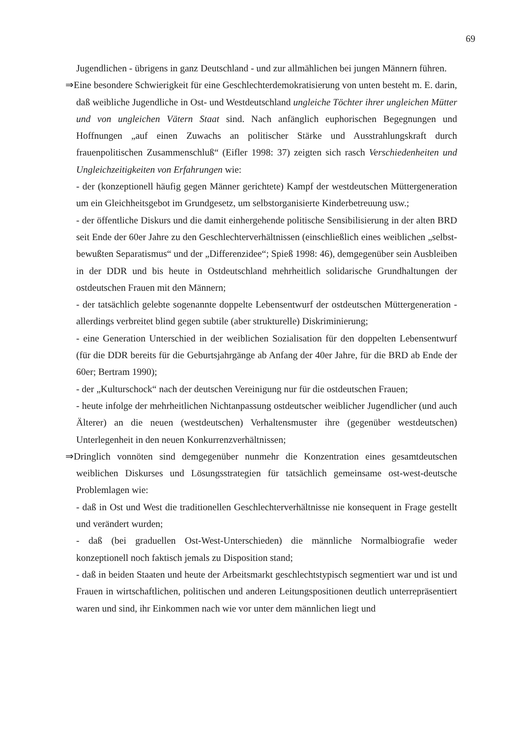69
Jugendlichen - übrigens in ganz Deutschland - und zur allmählichen bei jungen Männern führen.
⇒Eine besondere Schwierigkeit für eine Geschlechterdemokratisierung von unten besteht m. E. darin, daß weibliche Jugendliche in Ost- und Westdeutschland ungleiche Töchter ihrer ungleichen Mütter und von ungleichen Vätern Staat sind. Nach anfänglich euphorischen Begegnungen und Hoffnungen „auf einen Zuwachs an politischer Stärke und Ausstrahlungskraft durch frauenpolitischen Zusammenschluß“ (Eifler 1998: 37) zeigten sich rasch Verschiedenheiten und Ungleichzeitigkeiten von Erfahrungen wie:
- der (konzeptionell häufig gegen Männer gerichtete) Kampf der westdeutschen Müttergeneration um ein Gleichheitsgebot im Grundgesetz, um selbstorganisierte Kinderbetreuung usw.;
- der öffentliche Diskurs und die damit einhergehende politische Sensibilisierung in der alten BRD seit Ende der 60er Jahre zu den Geschlechterverhältnissen (einschließlich eines weiblichen „selbst-bewußten Separatismus“ und der „Differenzidee“; Spieß 1998: 46), demgegenüber sein Ausbleiben in der DDR und bis heute in Ostdeutschland mehrheitlich solidarische Grundhaltungen der ostdeutschen Frauen mit den Männern;
- der tatsächlich gelebte sogenannte doppelte Lebensentwurf der ostdeutschen Müttergeneration - allerdings verbreitet blind gegen subtile (aber strukturelle) Diskriminierung;
- eine Generation Unterschied in der weiblichen Sozialisation für den doppelten Lebensentwurf (für die DDR bereits für die Geburtsjahrgänge ab Anfang der 40er Jahre, für die BRD ab Ende der 60er; Bertram 1990);
- der „Kulturschock“ nach der deutschen Vereinigung nur für die ostdeutschen Frauen;
- heute infolge der mehrheitlichen Nichtanpassung ostdeutscher weiblicher Jugendlicher (und auch Älterer) an die neuen (westdeutschen) Verhaltensmuster ihre (gegenüber westdeutschen) Unterlegenheit in den neuen Konkurrenzverhältnissen;
⇒Dringlich vonnöten sind demgegenüber nunmehr die Konzentration eines gesamtdeutschen weiblichen Diskurses und Lösungsstrategien für tatsächlich gemeinsame ost-west-deutsche Problemlagen wie:
- daß in Ost und West die traditionellen Geschlechterverhältnisse nie konsequent in Frage gestellt und verändert wurden;
- daß (bei graduellen Ost-West-Unterschieden) die männliche Normalbiografie weder konzeptionell noch faktisch jemals zu Disposition stand;
- daß in beiden Staaten und heute der Arbeitsmarkt geschlechtstypisch segmentiert war und ist und Frauen in wirtschaftlichen, politischen und anderen Leitungspositionen deutlich unterrepräsentiert waren und sind, ihr Einkommen nach wie vor unter dem männlichen liegt und